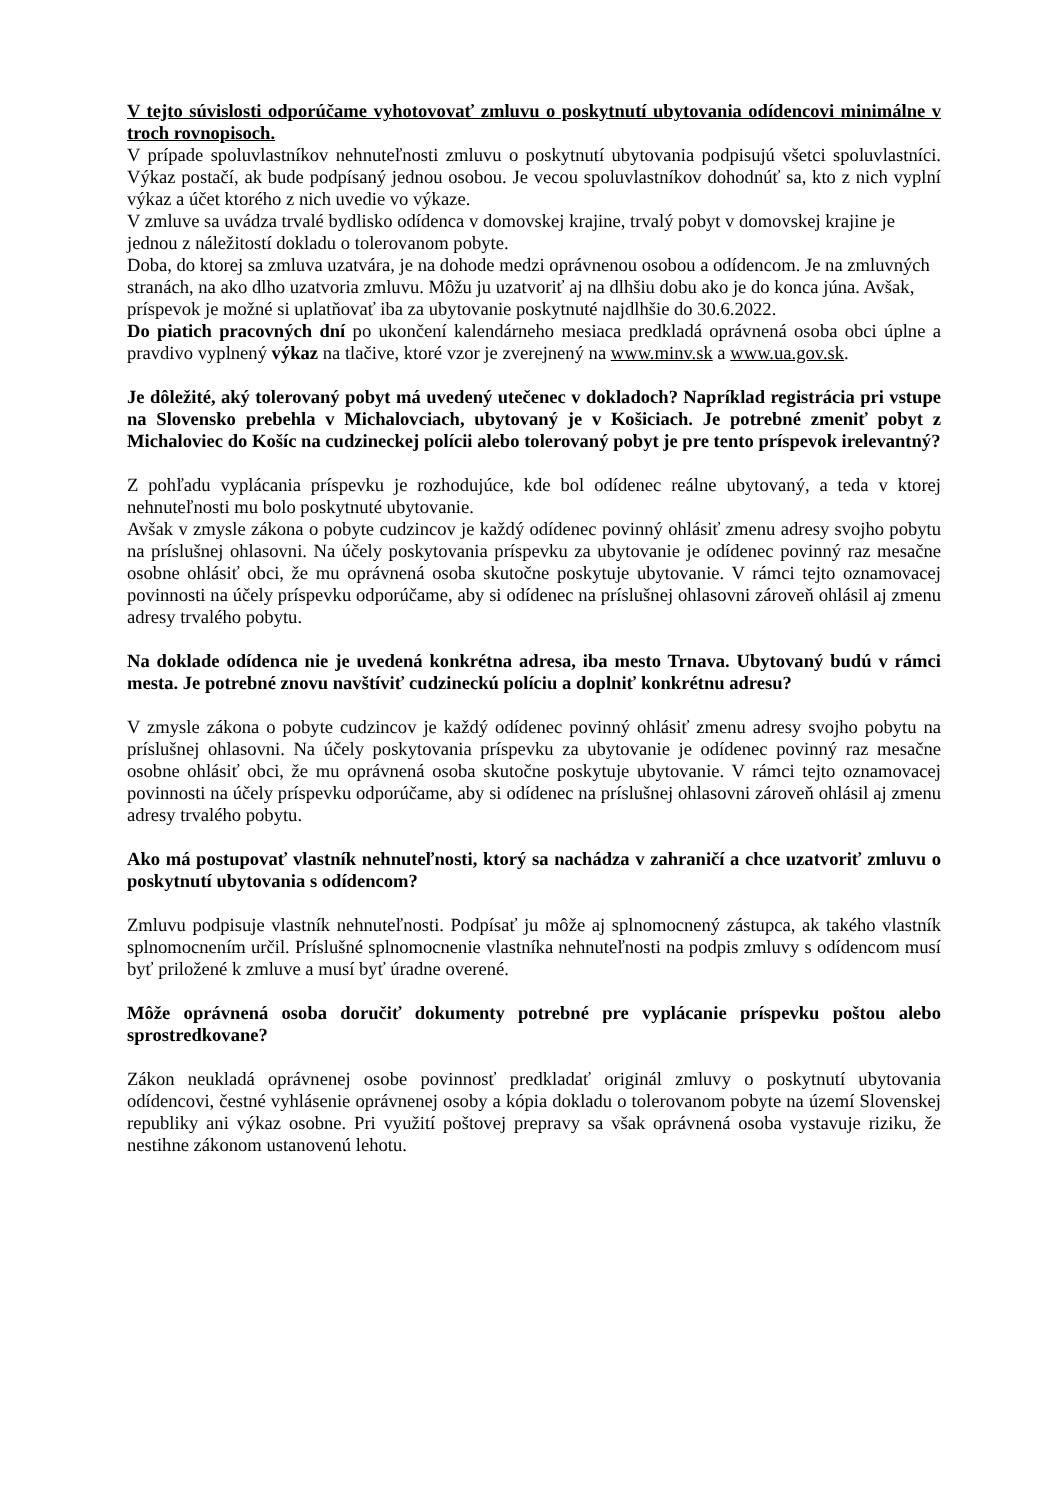V tejto súvislosti odporúčame vyhotovovať zmluvu o poskytnutí ubytovania odídencovi minimálne v troch rovnopisoch.
V prípade spoluvlastníkov nehnuteľnosti zmluvu o poskytnutí ubytovania podpisujú všetci spoluvlastníci. Výkaz postačí, ak bude podpísaný jednou osobou. Je vecou spoluvlastníkov dohodnúť sa, kto z nich vyplní výkaz a účet ktorého z nich uvedie vo výkaze.
V zmluve sa uvádza trvalé bydlisko odídenca v domovskej krajine, trvalý pobyt v domovskej krajine je jednou z náležitostí dokladu o tolerovanom pobyte.
Doba, do ktorej sa zmluva uzatvára, je na dohode medzi oprávnenou osobou a odídencom. Je na zmluvných stranách, na ako dlho uzatvoria zmluvu. Môžu ju uzatvoriť aj na dlhšiu dobu ako je do konca júna. Avšak, príspevok je možné si uplatňovať iba za ubytovanie poskytnuté najdlhšie do 30.6.2022.
Do piatich pracovných dní po ukončení kalendárneho mesiaca predkladá oprávnená osoba obci úplne a pravdivo vyplnený výkaz na tlačive, ktoré vzor je zverejnený na www.minv.sk a www.ua.gov.sk.
Je dôležité, aký tolerovaný pobyt má uvedený utečenec v dokladoch? Napríklad registrácia pri vstupe na Slovensko prebehla v Michalovciach, ubytovaný je v Košiciach. Je potrebné zmeniť pobyt z Michaloviec do Košíc na cudzineckej polícii alebo tolerovaný pobyt je pre tento príspevok irelevantný?
Z pohľadu vyplácania príspevku je rozhodujúce, kde bol odídenec reálne ubytovaný, a teda v ktorej nehnuteľnosti mu bolo poskytnuté ubytovanie.
Avšak v zmysle zákona o pobyte cudzincov je každý odídenec povinný ohlásiť zmenu adresy svojho pobytu na príslušnej ohlasovni. Na účely poskytovania príspevku za ubytovanie je odídenec povinný raz mesačne osobne ohlásiť obci, že mu oprávnená osoba skutočne poskytuje ubytovanie. V rámci tejto oznamovacej povinnosti na účely príspevku odporúčame, aby si odídenec na príslušnej ohlasovni zároveň ohlásil aj zmenu adresy trvalého pobytu.
Na doklade odídenca nie je uvedená konkrétna adresa, iba mesto Trnava. Ubytovaný budú v rámci mesta. Je potrebné znovu navštíviť cudzineckú políciu a doplniť konkrétnu adresu?
V zmysle zákona o pobyte cudzincov je každý odídenec povinný ohlásiť zmenu adresy svojho pobytu na príslušnej ohlasovni. Na účely poskytovania príspevku za ubytovanie je odídenec povinný raz mesačne osobne ohlásiť obci, že mu oprávnená osoba skutočne poskytuje ubytovanie. V rámci tejto oznamovacej povinnosti na účely príspevku odporúčame, aby si odídenec na príslušnej ohlasovni zároveň ohlásil aj zmenu adresy trvalého pobytu.
Ako má postupovať vlastník nehnuteľnosti, ktorý sa nachádza v zahraničí a chce uzatvoriť zmluvu o poskytnutí ubytovania s odídencom?
Zmluvu podpisuje vlastník nehnuteľnosti. Podpísať ju môže aj splnomocnený zástupca, ak takého vlastník splnomocnením určil. Príslušné splnomocnenie vlastníka nehnuteľnosti na podpis zmluvy s odídencom musí byť priložené k zmluve a musí byť úradne overené.
Môže oprávnená osoba doručiť dokumenty potrebné pre vyplácanie príspevku poštou alebo sprostredkovane?
Zákon neukladá oprávnenej osobe povinnosť predkladať originál zmluvy o poskytnutí ubytovania odídencovi, čestné vyhlásenie oprávnenej osoby a kópia dokladu o tolerovanom pobyte na území Slovenskej republiky ani výkaz osobne. Pri využití poštovej prepravy sa však oprávnená osoba vystavuje riziku, že nestihne zákonom ustanovenú lehotu.